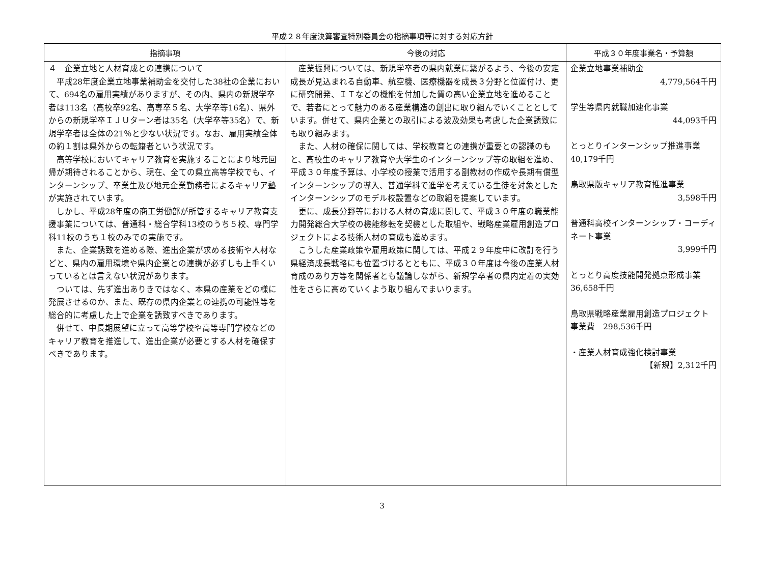平成２８年度決算審査特別委員会の指摘事項等に対する対応方針
| 指摘事項 | 今後の対応 | 平成３０年度事業名・予算額 |
| --- | --- | --- |
| ４ 企業立地と人材育成との連携について 平成28年度企業立地事業補助金を交付した38社の企業において、694名の雇用実績がありますが、その内、県内の新規学卒者は113名（高校卒92名、高専卒５名、大学卒等16名）、県外からの新規学卒ＩＪＵターン者は35名（大学卒等35名）で、新規学卒者は全体の21％と少ない状況です。なお、雇用実績全体の約１割は県外からの転籍者という状況です。 高等学校においてキャリア教育を実施することにより地元回帰が期待されることから、現在、全ての県立高等学校でも、インターンシップ、卒業生及び地元企業勤務者によるキャリア塾が実施されています。 しかし、平成28年度の商工労働部が所管するキャリア教育支援事業については、普通科・総合学科13校のうち５校、専門学科11校のうち１校のみでの実施です。 また、企業誘致を進める際、進出企業が求める技術や人材などと、県内の雇用環境や県内企業との連携が必ずしも上手くいっているとは言えない状況があります。 ついては、先ず進出ありきではなく、本県の産業をどの様に発展させるのか、また、既存の県内企業との連携の可能性等を総合的に考慮した上で企業を誘致すべきであります。 併せて、中長期展望に立って高等学校や高等専門学校などのキャリア教育を推進して、進出企業が必要とする人材を確保すべきであります。 | 産業振興については、新規学卒者の県内就業に繋がるよう、今後の安定成長が見込まれる自動車、航空機、医療機器を成長３分野と位置付け、更に研究開発、ＩＴなどの機能を付加した質の高い企業立地を進めることで、若者にとって魅力のある産業構造の創出に取り組んでいくこととしています。併せて、県内企業との取引による波及効果も考慮した企業誘致にも取り組みます。 また、人材の確保に関しては、学校教育との連携が重要との認識のもと、高校生のキャリア教育や大学生のインターンシップ等の取組を進め、平成３０年度予算は、小学校の授業で活用する副教材の作成や長期有償型インターンシップの導入、普通学科で進学を考えている生徒を対象としたインターンシップのモデル校設置などの取組を提案しています。 更に、成長分野等における人材の育成に関して、平成３０年度の職業能力開発総合大学校の機能移転を契機とした取組や、戦略産業雇用創造プロジェクトによる技術人材の育成も進めます。 こうした産業政策や雇用政策に関しては、平成２９年度中に改訂を行う県経済成長戦略にも位置づけるとともに、平成３０年度は今後の産業人材育成のあり方等を関係者とも議論しながら、新規学卒者の県内定着の実効性をさらに高めていくよう取り組んでまいります。 | 企業立地事業補助金 4,779,564千円 学生等県内就職加速化事業 44,093千円 とっとりインターンシップ推進事業 40,179千円 鳥取県版キャリア教育推進事業 3,598千円 普通科高校インターンシップ・コーディネート事業 3,999千円 とっとり高度技能開発拠点形成事業 36,658千円 鳥取県戦略産業雇用創造プロジェクト事業費 298,536千円 ・産業人材育成強化検討事業 【新規】2,312千円 |
3